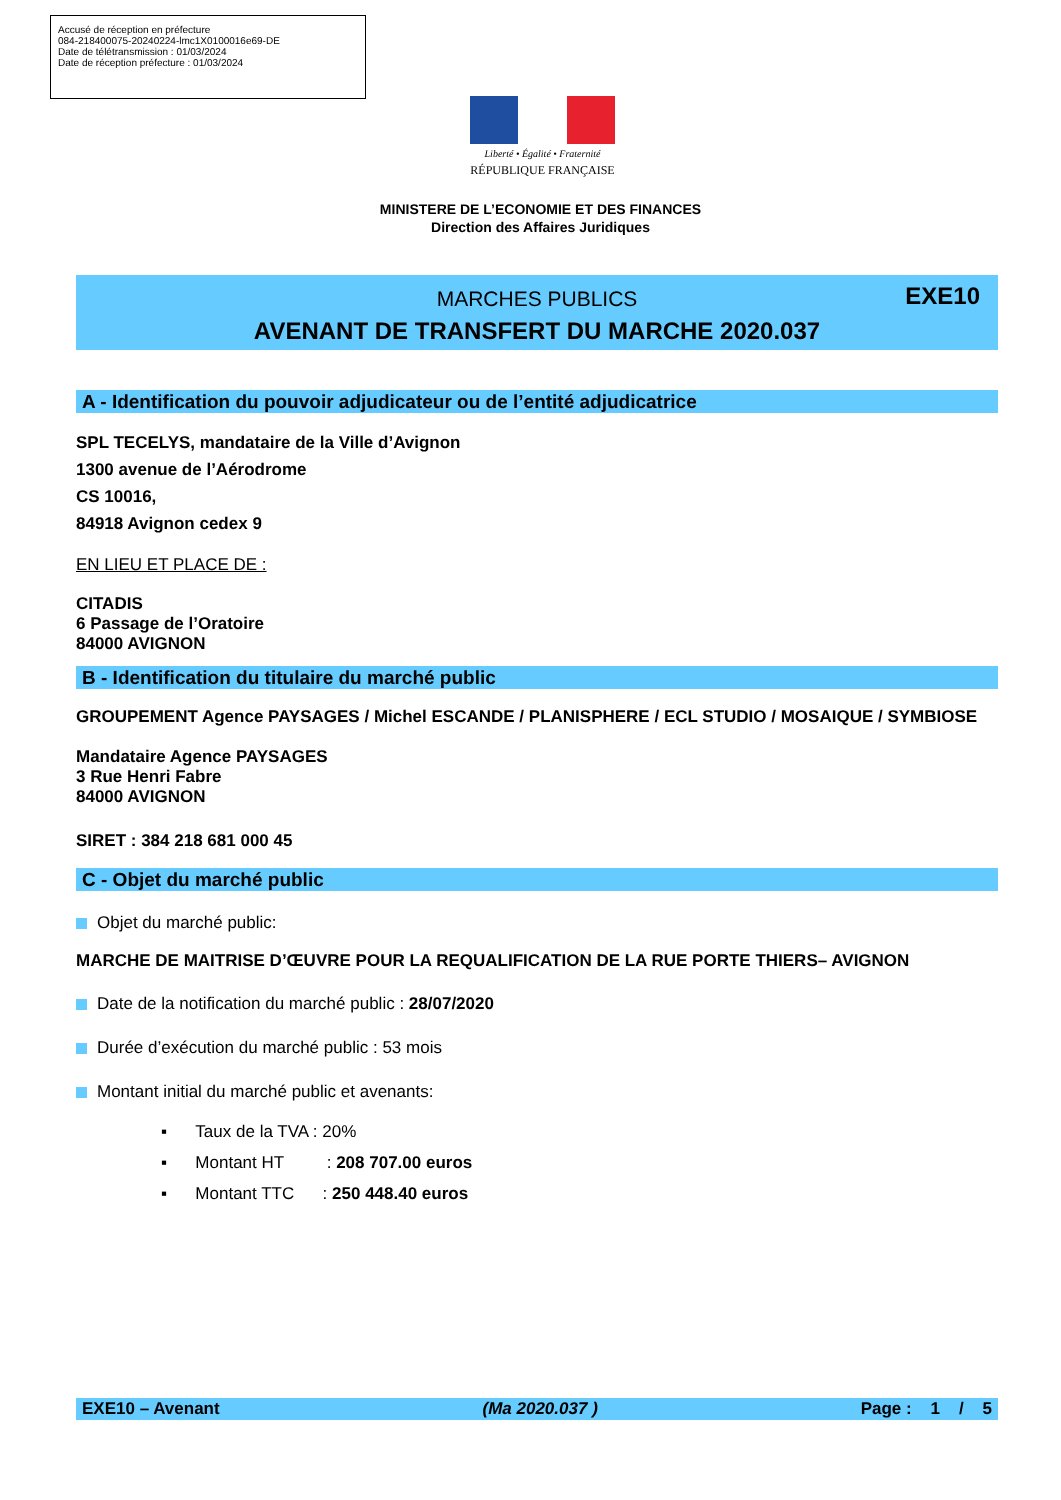Accusé de réception en préfecture
084-218400075-20240224-lmc1X0100016e69-DE
Date de télétransmission : 01/03/2024
Date de réception préfecture : 01/03/2024
Liberté • Égalité • Fraternité
RÉPUBLIQUE FRANÇAISE
MINISTERE DE L’ECONOMIE ET DES FINANCES
Direction des Affaires Juridiques
EXE10
MARCHES PUBLICS
AVENANT DE TRANSFERT DU MARCHE 2020.037
A - Identification du pouvoir adjudicateur ou de l’entité adjudicatrice
SPL TECELYS, mandataire de la Ville d’Avignon
1300 avenue de l’Aérodrome
CS 10016,
84918 Avignon cedex 9
EN LIEU ET PLACE DE :
CITADIS
6 Passage de l’Oratoire
84000 AVIGNON
B - Identification du titulaire du marché public
GROUPEMENT Agence PAYSAGES / Michel ESCANDE / PLANISPHERE / ECL STUDIO / MOSAIQUE / SYMBIOSE
Mandataire Agence PAYSAGES
3 Rue Henri Fabre
84000 AVIGNON
SIRET : 384 218 681 000 45
C - Objet du marché public
Objet du marché public:
MARCHE DE MAITRISE D’ŒUVRE POUR LA REQUALIFICATION DE LA RUE PORTE THIERS– AVIGNON
Date de la notification du marché public : 28/07/2020
Durée d’exécution du marché public : 53 mois
Montant initial du marché public et avenants:
▪ Taux de la TVA : 20%
▪ Montant HT : 208 707.00 euros
▪ Montant TTC : 250 448.40 euros
EXE10 – Avenant (Ma 2020.037 ) Page : 1 / 5